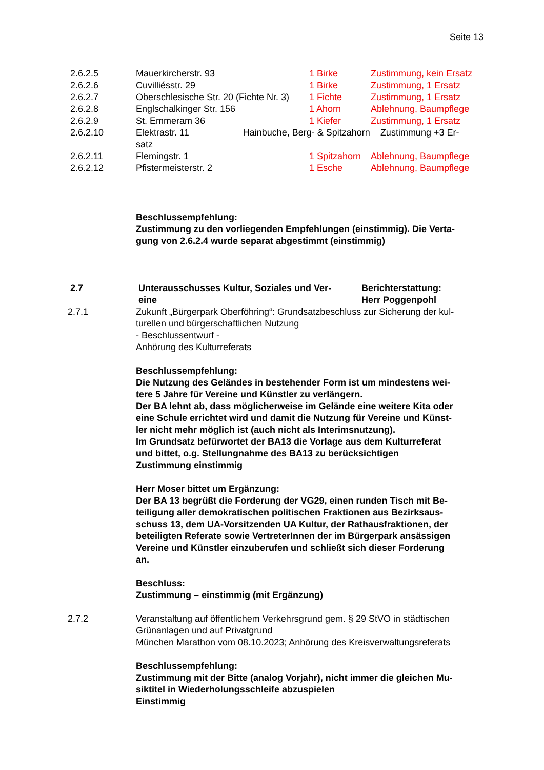Seite 13
2.6.2.5 Mauerkircherstr. 93 1 Birke Zustimmung, kein Ersatz
2.6.2.6 Cuvilliésstr. 29 1 Birke Zustimmung, 1 Ersatz
2.6.2.7 Oberschlesische Str. 20 (Fichte Nr. 3) 1 Fichte Zustimmung, 1 Ersatz
2.6.2.8 Englschalkinger Str. 156 1 Ahorn Ablehnung, Baumpflege
2.6.2.9 St. Emmeram 36 1 Kiefer Zustimmung, 1 Ersatz
2.6.2.10 Elektrastr. 11 Hainbuche, Berg- & Spitzahorn Zustimmung +3 Er-
satz
2.6.2.11 Flemingstr. 1 1 Spitzahorn Ablehnung, Baumpflege
2.6.2.12 Pfistermeisterstr. 2 1 Esche Ablehnung, Baumpflege
Beschlussempfehlung:
Zustimmung zu den vorliegenden Empfehlungen (einstimmig). Die Verta-
gung von 2.6.2.4 wurde separat abgestimmt (einstimmig)
2.7 Unterausschusses Kultur, Soziales und Ver-
eine Berichterstattung:
Herr Poggenpohl
2.7.1 Zukunft „Bürgerpark Oberföhring“: Grundsatzbeschluss zur Sicherung der kul-
turellen und bürgerschaftlichen Nutzung
- Beschlussentwurf -
Anhörung des Kulturreferats
Beschlussempfehlung:
Die Nutzung des Geländes in bestehender Form ist um mindestens wei-
tere 5 Jahre für Vereine und Künstler zu verlängern.
Der BA lehnt ab, dass möglicherweise im Gelände eine weitere Kita oder
eine Schule errichtet wird und damit die Nutzung für Vereine und Künst-
ler nicht mehr möglich ist (auch nicht als Interimsnutzung).
Im Grundsatz befürwortet der BA13 die Vorlage aus dem Kulturreferat
und bittet, o.g. Stellungnahme des BA13 zu berücksichtigen
Zustimmung einstimmig
Herr Moser bittet um Ergänzung:
Der BA 13 begrüßt die Forderung der VG29, einen runden Tisch mit Be-
teiligung aller demokratischen politischen Fraktionen aus Bezirksaus-
schuss 13, dem UA-Vorsitzenden UA Kultur, der Rathausfraktionen, der
beteiligten Referate sowie VertreterInnen der im Bürgerpark ansässigen
Vereine und Künstler einzuberufen und schließt sich dieser Forderung
an.
Beschluss:
Zustimmung – einstimmig (mit Ergänzung)
2.7.2 Veranstaltung auf öffentlichem Verkehrsgrund gem. § 29 StVO in städtischen
Grünanlagen und auf Privatgrund
München Marathon vom 08.10.2023; Anhörung des Kreisverwaltungsreferats
Beschlussempfehlung:
Zustimmung mit der Bitte (analog Vorjahr), nicht immer die gleichen Mu-
siktitel in Wiederholungsschleife abzuspielen
Einstimmig